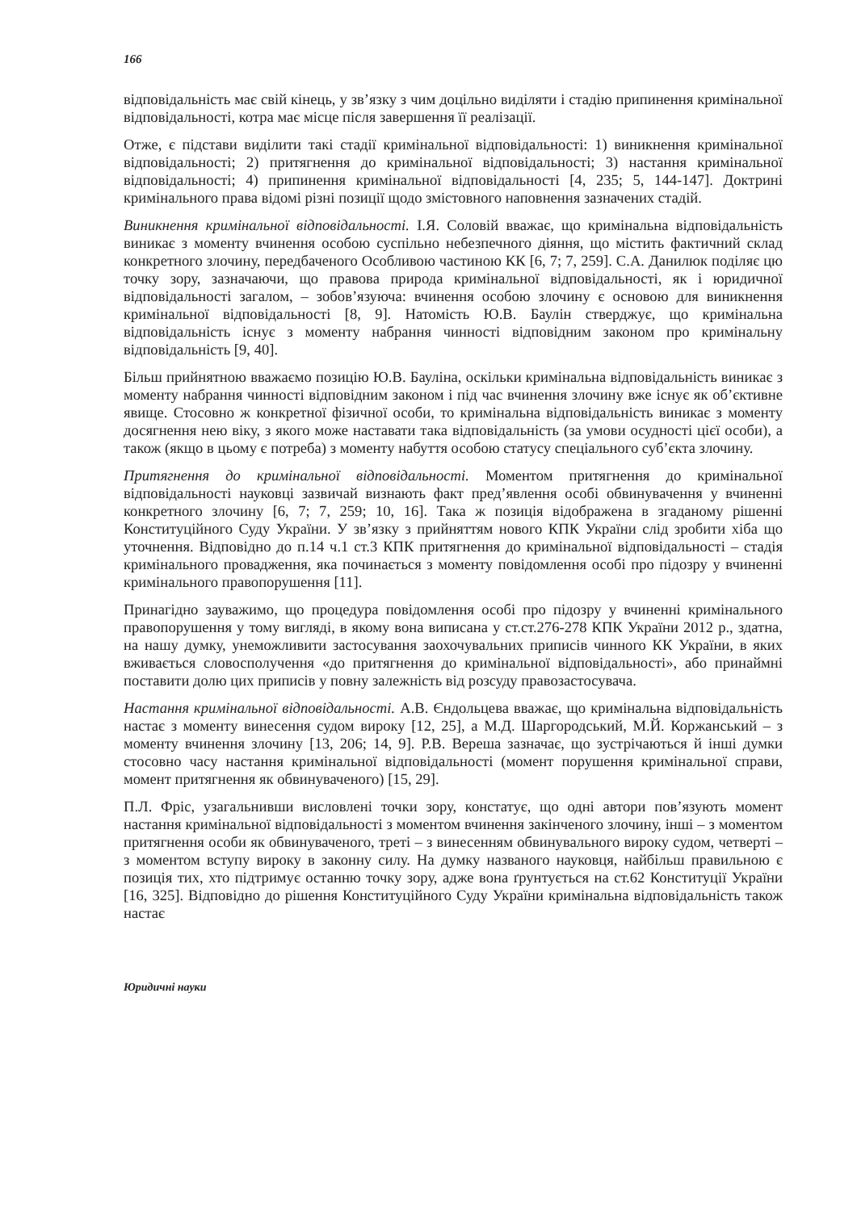166
відповідальність має свій кінець, у зв’язку з чим доцільно виділяти і стадію припинення кримінальної відповідальності, котра має місце після завершення її реалізації.
Отже, є підстави виділити такі стадії кримінальної відповідальності: 1) виникнення кримінальної відповідальності; 2) притягнення до кримінальної відповідальності; 3) настання кримінальної відповідальності; 4) припинення кримінальної відповідальності [4, 235; 5, 144-147]. Доктрині кримінального права відомі різні позиції щодо змістовного наповнення зазначених стадій.
Виникнення кримінальної відповідальності. І.Я. Соловій вважає, що кримінальна відповідальність виникає з моменту вчинення особою суспільно небезпечного діяння, що містить фактичний склад конкретного злочину, передбаченого Особливою частиною КК [6, 7; 7, 259]. С.А. Данилюк поділяє цю точку зору, зазначаючи, що правова природа кримінальної відповідальності, як і юридичної відповідальності загалом, – зобов’язуюча: вчинення особою злочину є основою для виникнення кримінальної відповідальності [8, 9]. Натомість Ю.В. Баулін стверджує, що кримінальна відповідальність існує з моменту набрання чинності відповідним законом про кримінальну відповідальність [9, 40].
Більш прийнятною вважаємо позицію Ю.В. Бауліна, оскільки кримінальна відповідальність виникає з моменту набрання чинності відповідним законом і під час вчинення злочину вже існує як об’єктивне явище. Стосовно ж конкретної фізичної особи, то кримінальна відповідальність виникає з моменту досягнення нею віку, з якого може наставати така відповідальність (за умови осудності цієї особи), а також (якщо в цьому є потреба) з моменту набуття особою статусу спеціального суб’єкта злочину.
Притягнення до кримінальної відповідальності. Моментом притягнення до кримінальної відповідальності науковці зазвичай визнають факт пред’явлення особі обвинувачення у вчиненні конкретного злочину [6, 7; 7, 259; 10, 16]. Така ж позиція відображена в згаданому рішенні Конституційного Суду України. У зв’язку з прийняттям нового КПК України слід зробити хіба що уточнення. Відповідно до п.14 ч.1 ст.3 КПК притягнення до кримінальної відповідальності – стадія кримінального провадження, яка починається з моменту повідомлення особі про підозру у вчиненні кримінального правопорушення [11].
Принагідно зауважимо, що процедура повідомлення особі про підозру у вчиненні кримінального правопорушення у тому вигляді, в якому вона виписана у ст.ст.276-278 КПК України 2012 р., здатна, на нашу думку, унеможливити застосування заохочувальних приписів чинного КК України, в яких вживається словосполучення «до притягнення до кримінальної відповідальності», або принаймні поставити долю цих приписів у повну залежність від розсуду правозастосувача.
Настання кримінальної відповідальності. А.В. Єндольцева вважає, що кримінальна відповідальність настає з моменту винесення судом вироку [12, 25], а М.Д. Шаргородський, М.Й. Коржанський – з моменту вчинення злочину [13, 206; 14, 9]. Р.В. Вереша зазначає, що зустрічаються й інші думки стосовно часу настання кримінальної відповідальності (момент порушення кримінальної справи, момент притягнення як обвинуваченого) [15, 29].
П.Л. Фріс, узагальнивши висловлені точки зору, констатує, що одні автори пов’язують момент настання кримінальної відповідальності з моментом вчинення закінченого злочину, інші – з моментом притягнення особи як обвинуваченого, треті – з винесенням обвинувального вироку судом, четверті – з моментом вступу вироку в законну силу. На думку названого науковця, найбільш правильною є позиція тих, хто підтримує останню точку зору, адже вона ґрунтується на ст.62 Конституції України [16, 325]. Відповідно до рішення Конституційного Суду України кримінальна відповідальність також настає
Юридичні науки